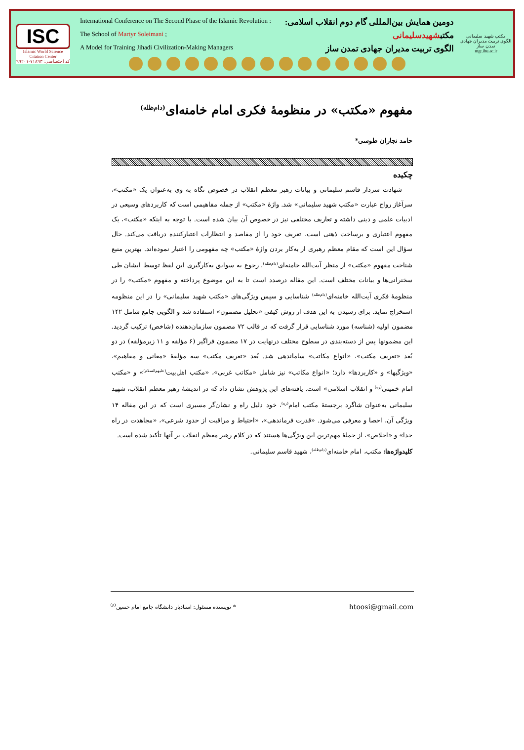ISC
Islamic World Science Citation Center
کد اختصاصی: ۷۱۸۹۳-۹۹۲۰۱
International Conference on The Second Phase of the Islamic Revolution : دومین همایش بین‌المللی گام دوم انقلاب اسلامی:
The School of Martyr Soleimani ; مکتبشهیدسلیمانی
A Model for Training Jihadi Civilization-Making Managers الگوی تربیت مدیران جهادی تمدن ساز
مکتب شهید سلیمانی
الگوی تربیت مدیران جهادی تمدن ساز
mgt.ihu.ac.ir
مفهوم «مکتب» در منظومهٔ فکری امام خامنه‌ای<sup>(دام‌ظله)</sup>
حامد نجاران طوسی*
چکیده
شهادت سردار قاسم سلیمانی و بیانات رهبر معظم انقلاب در خصوص نگاه به وی به‌عنوان یک «مکتب»، سرآغاز رواج عبارت «مکتب شهید سلیمانی» شد. واژهٔ «مکتب» از جمله مفاهیمی است که کاربردهای وسیعی در ادبیات علمی و دینی داشته و تعاریف مختلفی نیز در خصوص آن بیان شده است. با توجه به اینکه «مکتب»، یک مفهوم اعتباری و برساخت ذهنی است، تعریف خود را از مقاصد و انتظارات اعتبارکننده دریافت می‌کند. حال سؤال این است که مقام معظم رهبری از به‌کار بردن واژهٔ «مکتب» چه مفهومی را اعتبار نموده‌اند. بهترین منبع شناخت مفهوم «مکتب» از منظر آیت‌الله خامنه‌ای<sup>(دام‌ظله)</sup>، رجوع به سوابق به‌کارگیری این لفظ توسط ایشان طی سخنرانی‌ها و بیانات مختلف است. این مقاله درصدد است تا به این موضوع پرداخته و مفهوم «مکتب» را در منظومهٔ فکری آیت‌الله خامنه‌ای<sup>(دام‌ظله)</sup> شناسایی و سپس ویژگی‌های «مکتب شهید سلیمانی» را در این منظومه استخراج نماید. برای رسیدن به این هدف از روش کیفی «تحلیل مضمون» استفاده شد و الگویی جامع شامل ۱۴۲ مضمون اولیه (شناسه) مورد شناسایی قرار گرفت که در قالب ۷۲ مضمون سازمان‌دهنده (شاخص) ترکیب گردید. این مضمونها پس از دسته‌بندی در سطوح مختلف درنهایت در ۱۷ مضمون فراگیر (۶ مؤلفه و ۱۱ زیرمؤلفه) در دو بُعد «تعریف مکتب»، «انواع مکاتب» ساماندهی شد. بُعد «تعریف مکتب» سه مؤلفهٔ «معانی و مفاهیم»، «ویژگیها» و «کاربردها» دارد؛ «انواع مکاتب» نیز شامل «مکاتب غربی»، «مکتب اهل‌بیت<sup>(علیهم‌السلام)</sup>» و «مکتب امام خمینی<sup>(ره)</sup> و انقلاب اسلامی» است. یافته‌های این پژوهش نشان داد که در اندیشهٔ رهبر معظم انقلاب، شهید سلیمانی به‌عنوان شاگرد برجستهٔ مکتب امام<sup>(ره)</sup>، خود دلیل راه و نشان‌گر مسیری است که در این مقاله ۱۴ ویژگی آن، احصا و معرفی می‌شود. «قدرت فرماندهی»، «احتیاط و مراقبت از حدود شرعی»، «مجاهدت در راه خدا» و «اخلاص»، از جملهٔ مهم‌ترین این ویژگی‌ها هستند که در کلام رهبر معظم انقلاب بر آنها تأکید شده است.
کلیدواژه‌ها: مکتب، امام خامنه‌ای<sup>(دام‌ظله)</sup>، شهید قاسم سلیمانی.
* نویسنده مسئول: استادیار دانشگاه جامع امام حسین<sup>(ع)</sup> htoosi@gmail.com